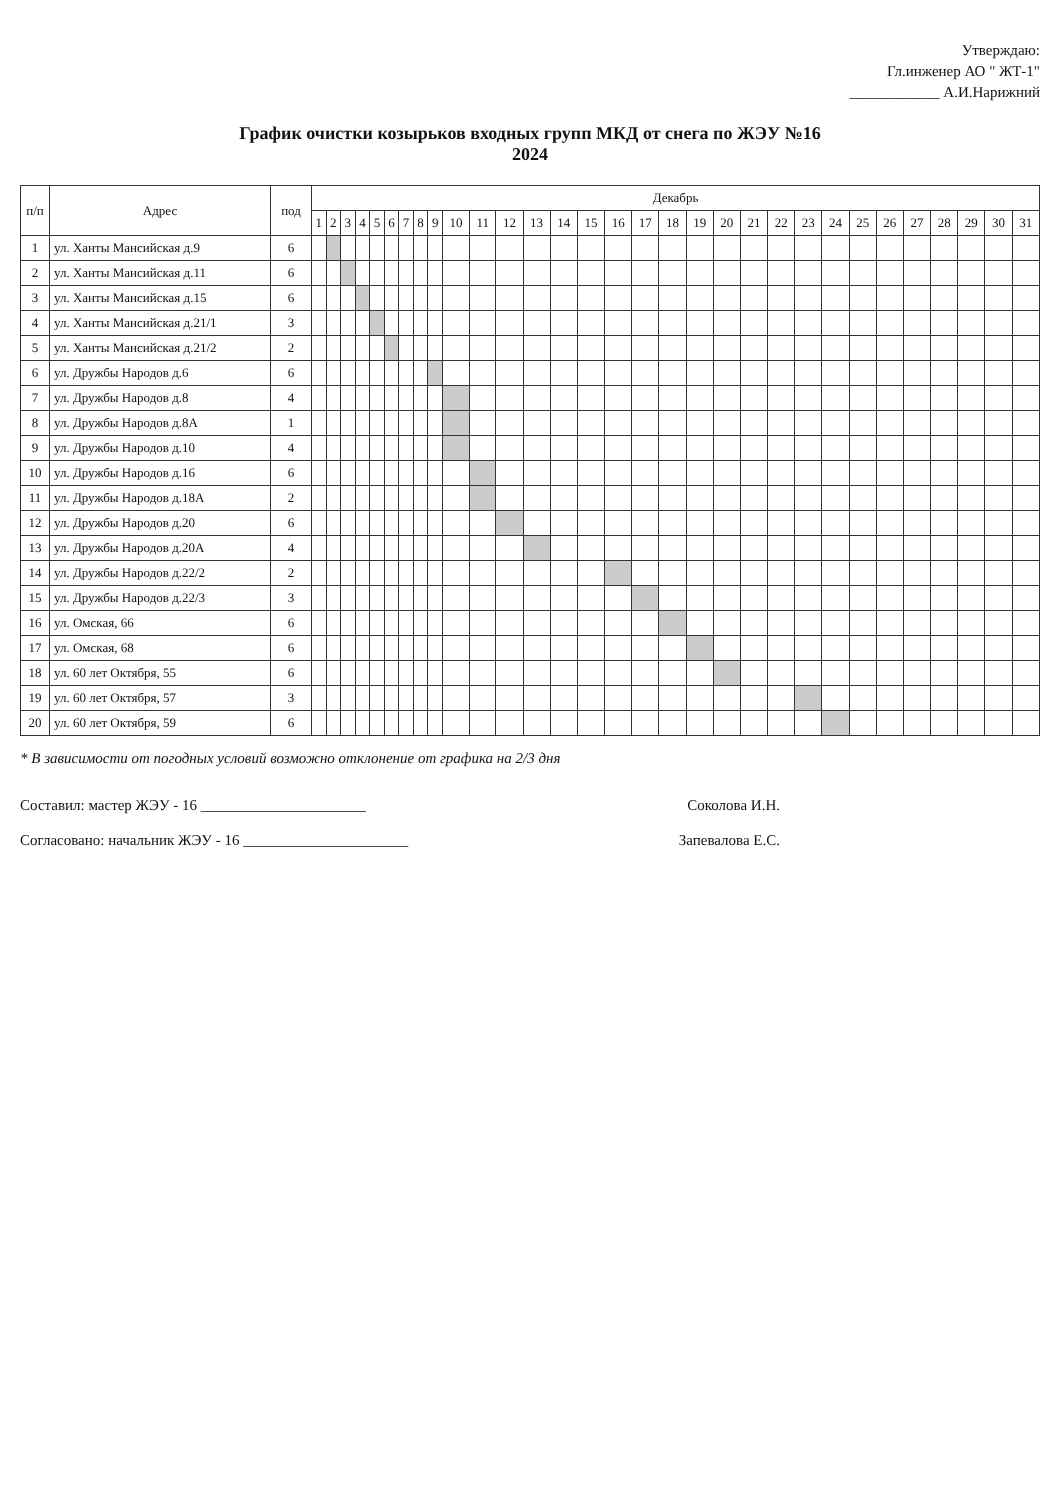Утверждаю:
Гл.инженер АО " ЖТ-1"
____________ А.И.Нарижний
График очистки козырьков входных групп МКД от снега по ЖЭУ №16
2024
| п/п | Адрес | под | Декабрь | | | | | | | | | | | | | | | | | | | | | | | | | | | | | | |
| --- | --- | --- | --- | --- | --- | --- | --- | --- | --- | --- | --- | --- | --- | --- | --- | --- | --- | --- | --- | --- | --- | --- | --- | --- | --- | --- | --- | --- | --- | --- | --- | --- | --- |
| | | | 1 | 2 | 3 | 4 | 5 | 6 | 7 | 8 | 9 | 10 | 11 | 12 | 13 | 14 | 15 | 16 | 17 | 18 | 19 | 20 | 21 | 22 | 23 | 24 | 25 | 26 | 27 | 28 | 29 | 30 | 31 |
| 1 | ул. Ханты Мансийская д.9 | 6 | | | | | | | | | | | | | | | | | | | | | | | | | | | | | | | |
| 2 | ул. Ханты Мансийская д.11 | 6 | | | | | | | | | | | | | | | | | | | | | | | | | | | | | | | |
| 3 | ул. Ханты Мансийская д.15 | 6 | | | | | | | | | | | | | | | | | | | | | | | | | | | | | | | |
| 4 | ул. Ханты Мансийская д.21/1 | 3 | | | | | | | | | | | | | | | | | | | | | | | | | | | | | | | |
| 5 | ул. Ханты Мансийская д.21/2 | 2 | | | | | | | | | | | | | | | | | | | | | | | | | | | | | | | |
| 6 | ул. Дружбы Народов д.6 | 6 | | | | | | | | | | | | | | | | | | | | | | | | | | | | | | | |
| 7 | ул. Дружбы Народов д.8 | 4 | | | | | | | | | | | | | | | | | | | | | | | | | | | | | | | |
| 8 | ул. Дружбы Народов д.8А | 1 | | | | | | | | | | | | | | | | | | | | | | | | | | | | | | | |
| 9 | ул. Дружбы Народов д.10 | 4 | | | | | | | | | | | | | | | | | | | | | | | | | | | | | | | |
| 10 | ул. Дружбы Народов д.16 | 6 | | | | | | | | | | | | | | | | | | | | | | | | | | | | | | | |
| 11 | ул. Дружбы Народов д.18А | 2 | | | | | | | | | | | | | | | | | | | | | | | | | | | | | | | |
| 12 | ул. Дружбы Народов д.20 | 6 | | | | | | | | | | | | | | | | | | | | | | | | | | | | | | | |
| 13 | ул. Дружбы Народов д.20А | 4 | | | | | | | | | | | | | | | | | | | | | | | | | | | | | | | |
| 14 | ул. Дружбы Народов д.22/2 | 2 | | | | | | | | | | | | | | | | | | | | | | | | | | | | | | | |
| 15 | ул. Дружбы Народов д.22/3 | 3 | | | | | | | | | | | | | | | | | | | | | | | | | | | | | | | |
| 16 | ул. Омская, 66 | 6 | | | | | | | | | | | | | | | | | | | | | | | | | | | | | | | |
| 17 | ул. Омская, 68 | 6 | | | | | | | | | | | | | | | | | | | | | | | | | | | | | | | |
| 18 | ул. 60 лет Октября, 55 | 6 | | | | | | | | | | | | | | | | | | | | | | | | | | | | | | | |
| 19 | ул. 60 лет Октября, 57 | 3 | | | | | | | | | | | | | | | | | | | | | | | | | | | | | | | |
| 20 | ул. 60 лет Октября, 59 | 6 | | | | | | | | | | | | | | | | | | | | | | | | | | | | | | | |
* В зависимости от погодных условий возможно отклонение от графика на 2/3 дня
Составил: мастер ЖЭУ - 16 ______________________ Соколова И.Н.
Согласовано: начальник ЖЭУ - 16 ______________________ Запевалова Е.С.